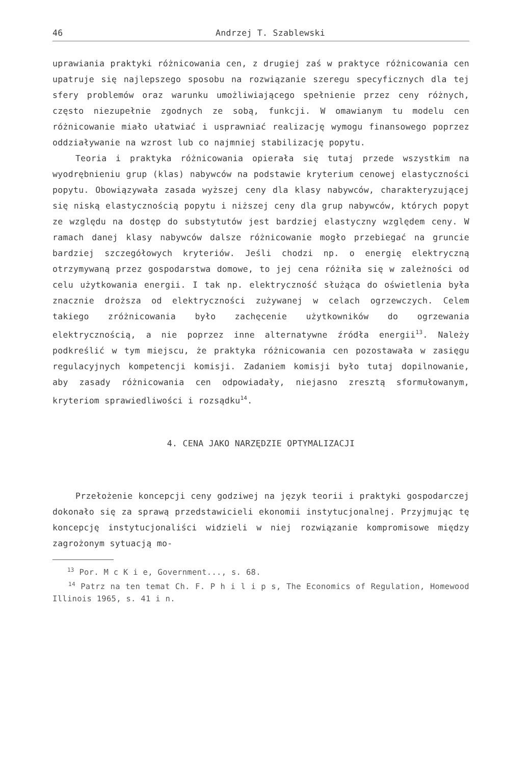46 Andrzej T. Szablewski
uprawiania praktyki różnicowania cen, z drugiej zaś w praktyce różnicowania cen upatruje się najlepszego sposobu na rozwiązanie szeregu specyficznych dla tej sfery problemów oraz warunku umożliwiającego spełnienie przez ceny różnych, często niezupełnie zgodnych ze sobą, funkcji. W omawianym tu modelu cen różnicowanie miało ułatwiać i usprawniać realizację wymogu finansowego poprzez oddziaływanie na wzrost lub co najmniej stabilizację popytu.
Teoria i praktyka różnicowania opierała się tutaj przede wszystkim na wyodrębnieniu grup (klas) nabywców na podstawie kryterium cenowej elastyczności popytu. Obowiązywała zasada wyższej ceny dla klasy nabywców, charakteryzującej się niską elastycznością popytu i niższej ceny dla grup nabywców, których popyt ze względu na dostęp do substytutów jest bardziej elastyczny względem ceny. W ramach danej klasy nabywców dalsze różnicowanie mogło przebiegać na gruncie bardziej szczegółowych kryteriów. Jeśli chodzi np. o energię elektryczną otrzymywaną przez gospodarstwa domowe, to jej cena różniła się w zależności od celu użytkowania energii. I tak np. elektryczność służąca do oświetlenia była znacznie droższa od elektryczności zużywanej w celach ogrzewczych. Celem takiego zróżnicowania było zachęcenie użytkowników do ogrzewania elektrycznością, a nie poprzez inne alternatywne źródła energii<sup>13</sup>. Należy podkreślić w tym miejscu, że praktyka różnicowania cen pozostawała w zasięgu regulacyjnych kompetencji komisji. Zadaniem komisji było tutaj dopilnowanie, aby zasady różnicowania cen odpowiadały, niejasno zresztą sformułowanym, kryteriom sprawiedliwości i rozsądku<sup>14</sup>.
4. CENA JAKO NARZĘDZIE OPTYMALIZACJI
Przełożenie koncepcji ceny godziwej na język teorii i praktyki gospodarczej dokonało się za sprawą przedstawicieli ekonomii instytucjonalnej. Przyjmując tę koncepcję instytucjonaliści widzieli w niej rozwiązanie kompromisowe między zagrożonym sytuacją mo-
<sup>13</sup> Por. M c K i e, Government..., s. 68.
<sup>14</sup> Patrz na ten temat Ch. F. P h i l i p s, The Economics of Regulation, Homewood Illinois 1965, s. 41 i n.